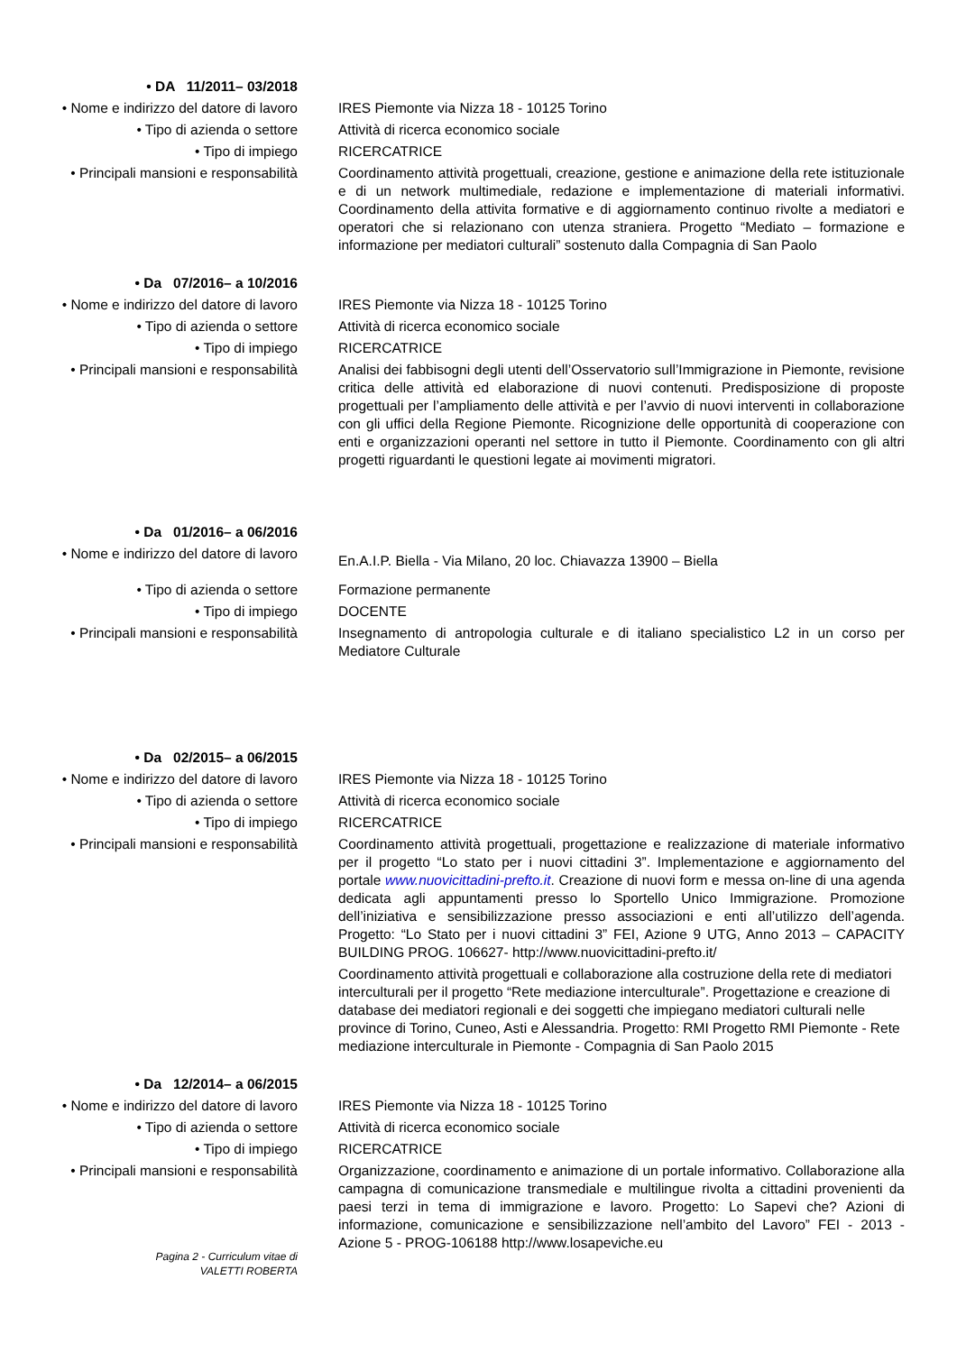• DA 11/2011– 03/2018
• Nome e indirizzo del datore di lavoro
IRES Piemonte via Nizza 18 - 10125 Torino
• Tipo di azienda o settore Attività di ricerca economico sociale
• Tipo di impiego RICERCATRICE
• Principali mansioni e responsabilità
Coordinamento attività progettuali, creazione, gestione e animazione della rete istituzionale e di un network multimediale, redazione e implementazione di materiali informativi. Coordinamento della attivita formative e di aggiornamento continuo rivolte a mediatori e operatori che si relazionano con utenza straniera. Progetto “Mediato – formazione e informazione per mediatori culturali” sostenuto dalla Compagnia di San Paolo
• Da 07/2016– a 10/2016
• Nome e indirizzo del datore di lavoro
IRES Piemonte via Nizza 18 - 10125 Torino
• Tipo di azienda o settore Attività di ricerca economico sociale
• Tipo di impiego RICERCATRICE
• Principali mansioni e responsabilità
Analisi dei fabbisogni degli utenti dell’Osservatorio sull’Immigrazione in Piemonte, revisione critica delle attività ed elaborazione di nuovi contenuti. Predisposizione di proposte progettuali per l’ampliamento delle attività e per l’avvio di nuovi interventi in collaborazione con gli uffici della Regione Piemonte. Ricognizione delle opportunità di cooperazione con enti e organizzazioni operanti nel settore in tutto il Piemonte. Coordinamento con gli altri progetti riguardanti le questioni legate ai movimenti migratori.
• Da 01/2016– a 06/2016
• Nome e indirizzo del datore di lavoro
En.A.I.P. Biella - Via Milano, 20 loc. Chiavazza 13900 – Biella
• Tipo di azienda o settore Formazione permanente
• Tipo di impiego DOCENTE
• Principali mansioni e responsabilità
Insegnamento di antropologia culturale e di italiano specialistico L2 in un corso per Mediatore Culturale
• Da 02/2015– a 06/2015
• Nome e indirizzo del datore di lavoro
IRES Piemonte via Nizza 18 - 10125 Torino
• Tipo di azienda o settore Attività di ricerca economico sociale
• Tipo di impiego RICERCATRICE
• Principali mansioni e responsabilità
Coordinamento attività progettuali, progettazione e realizzazione di materiale informativo per il progetto “Lo stato per i nuovi cittadini 3”. Implementazione e aggiornamento del portale www.nuovicittadini-prefto.it. Creazione di nuovi form e messa on-line di una agenda dedicata agli appuntamenti presso lo Sportello Unico Immigrazione. Promozione dell’iniziativa e sensibilizzazione presso associazioni e enti all’utilizzo dell’agenda. Progetto: “Lo Stato per i nuovi cittadini 3” FEI, Azione 9 UTG, Anno 2013 – CAPACITY BUILDING PROG. 106627- http://www.nuovicittadini-prefto.it/
Coordinamento attività progettuali e collaborazione alla costruzione della rete di mediatori interculturali per il progetto “Rete mediazione interculturale”. Progettazione e creazione di database dei mediatori regionali e dei soggetti che impiegano mediatori culturali nelle province di Torino, Cuneo, Asti e Alessandria. Progetto: RMI Progetto RMI Piemonte - Rete mediazione interculturale in Piemonte - Compagnia di San Paolo 2015
• Da 12/2014– a 06/2015
• Nome e indirizzo del datore di lavoro
IRES Piemonte via Nizza 18 - 10125 Torino
• Tipo di azienda o settore Attività di ricerca economico sociale
• Tipo di impiego RICERCATRICE
• Principali mansioni e responsabilità
Organizzazione, coordinamento e animazione di un portale informativo. Collaborazione alla campagna di comunicazione transmediale e multilingue rivolta a cittadini provenienti da paesi terzi in tema di immigrazione e lavoro. Progetto: Lo Sapevi che? Azioni di informazione, comunicazione e sensibilizzazione nell’ambito del Lavoro” FEI - 2013 - Azione 5 - PROG-106188 http://www.losapeviche.eu
Pagina 2 - Curriculum vitae di
VALETTI ROBERTA